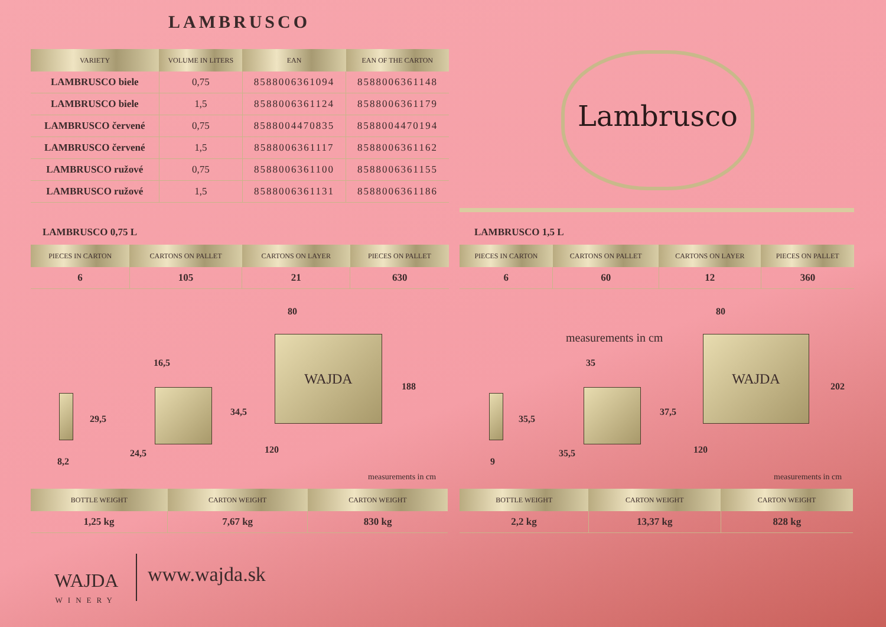LAMBRUSCO
| VARIETY | VOLUME IN LITERS | EAN | EAN OF THE CARTON |
| --- | --- | --- | --- |
| LAMBRUSCO biele | 0,75 | 8588006361094 | 8588006361148 |
| LAMBRUSCO biele | 1,5 | 8588006361124 | 8588006361179 |
| LAMBRUSCO červené | 0,75 | 8588004470835 | 8588004470194 |
| LAMBRUSCO červené | 1,5 | 8588006361117 | 8588006361162 |
| LAMBRUSCO ružové | 0,75 | 8588006361100 | 8588006361155 |
| LAMBRUSCO ružové | 1,5 | 8588006361131 | 8588006361186 |
Lambrusco
LAMBRUSCO 0,75 L LAMBRUSCO 1,5 L
| PIECES IN CARTON | CARTONS ON PALLET | CARTONS ON LAYER | PIECES ON PALLET |
| --- | --- | --- | --- |
| 6 | 105 | 21 | 630 |
| PIECES IN CARTON | CARTONS ON PALLET | CARTONS ON LAYER | PIECES ON PALLET |
| --- | --- | --- | --- |
| 6 | 60 | 12 | 360 |
WAJDA
80
16,5
188
34,5
29,5
24,5 120
8,2
measurements in cm
WAJDA
measurements in cm
80
35
202
37,5
35,5
35,5 120
9
measurements in cm
| BOTTLE WEIGHT | CARTON WEIGHT | CARTON WEIGHT |
| --- | --- | --- |
| 1,25 kg | 7,67 kg | 830 kg |
| BOTTLE WEIGHT | CARTON WEIGHT | CARTON WEIGHT |
| --- | --- | --- |
| 2,2 kg | 13,37 kg | 828 kg |
WAJDA
WINERY
www.wajda.sk